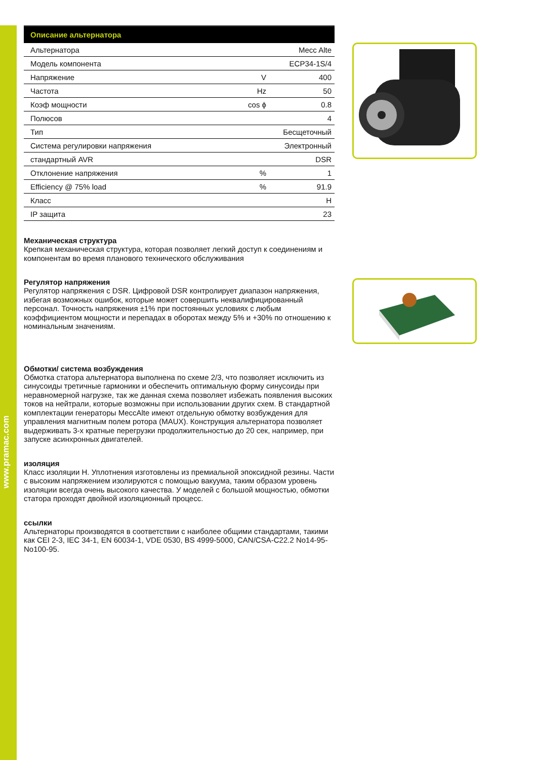www.pramac.com
| Описание альтернатора | | |
| --- | --- | --- |
| Альтернатора | | Mecc Alte |
| Модель компонента | | ECP34-1S/4 |
| Напряжение | V | 400 |
| Частота | Hz | 50 |
| Коэф мощности | cos ϕ | 0.8 |
| Полюсов | | 4 |
| Тип | | Бесщеточный |
| Система регулировки напряжения | | Электронный |
| стандартный AVR | | DSR |
| Отклонение напряжения | % | 1 |
| Efficiency @ 75% load | % | 91.9 |
| Класс | | H |
| IP защита | | 23 |
Механическая структура
Крепкая механическая структура, которая позволяет легкий доступ к соединениям и компонентам во время планового технического обслуживания
Регулятор напряжения
Регулятор напряжения с DSR. Цифровой DSR контролирует диапазон напряжения, избегая возможных ошибок, которые может совершить неквалифицированный персонал. Точность напряжения ±1% при постоянных условиях с любым коэффициентом мощности и перепадах в оборотах между 5% и +30% по отношению к номинальным значениям.
Обмотки/ система возбуждения
Обмотка статора альтернатора выполнена по схеме 2/3, что позволяет исключить из синусоиды третичные гармоники и обеспечить оптимальную форму синусоиды при неравномерной нагрузке, так же данная схема позволяет избежать появления высоких токов на нейтрали, которые возможны при использовании других схем. В стандартной комплектации генераторы MeccAlte имеют отдельную обмотку возбуждения для управления магнитным полем ротора (MAUX). Конструкция альтернатора позволяет выдерживать 3-х кратные перегрузки продолжительностью до 20 сек, например, при запуске асинхронных двигателей.
изоляция
Класс изоляции H. Уплотнения изготовлены из премиальной эпоксидной резины. Части с высоким напряжением изолируются с помощью вакуума, таким образом уровень изоляции всегда очень высокого качества. У моделей с большой мощностью, обмотки статора проходят двойной изоляционный процесс.
ссылки
Альтернаторы производятся в соответствии с наиболее общими стандартами, такими как CEI 2-3, IEC 34-1, EN 60034-1, VDE 0530, BS 4999-5000, CAN/CSA-C22.2 No14-95-No100-95.